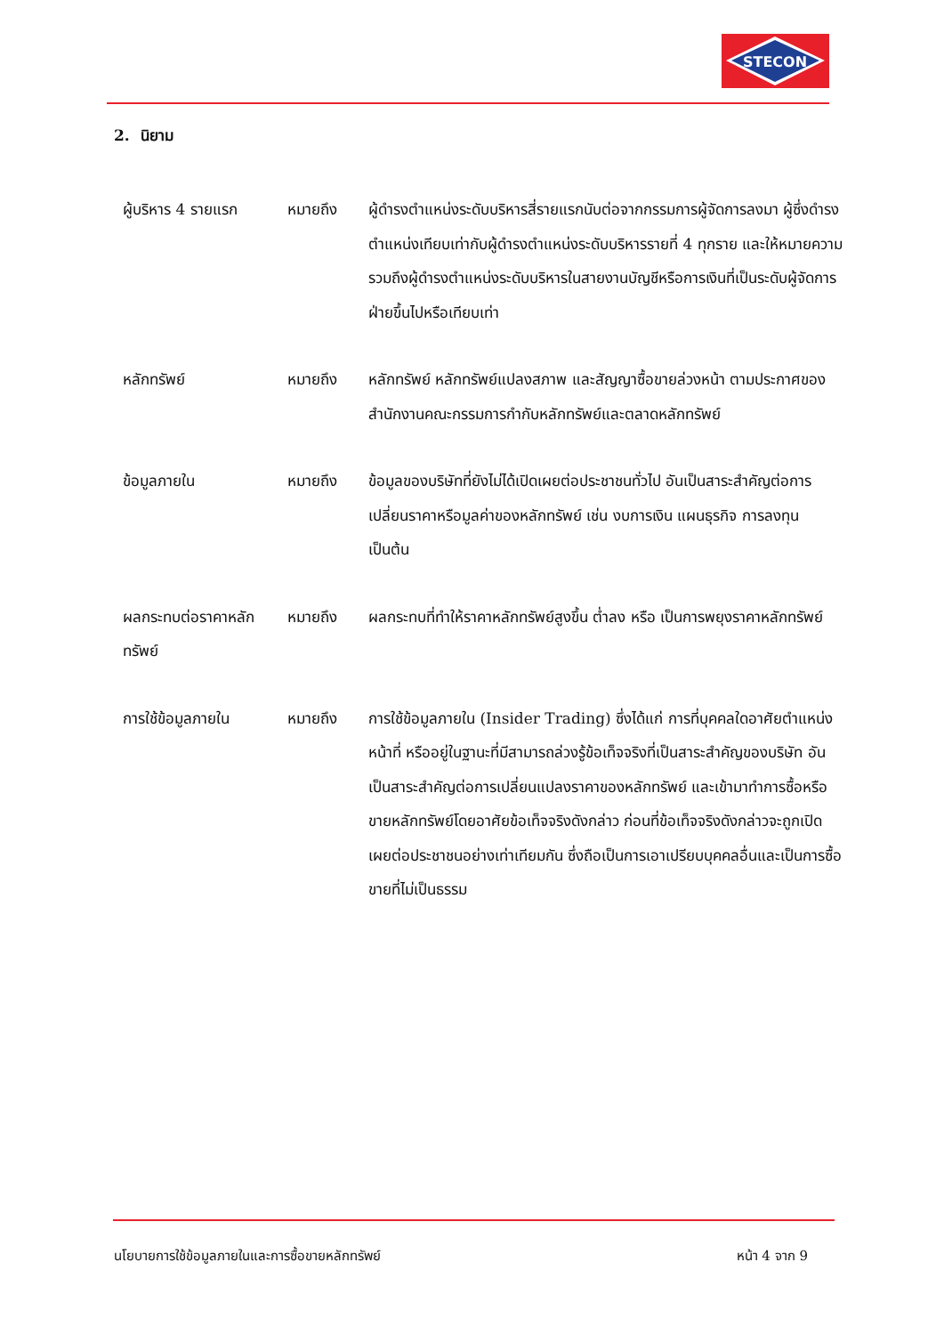STECON
2. นิยาม
ผู้บริหาร 4 รายแรก หมายถึง ผู้ดำรงตำแหน่งระดับบริหารสี่รายแรกนับต่อจากกรรมการผู้จัดการลงมา ผู้ซึ่งดำรงตำแหน่งเทียบเท่ากับผู้ดำรงตำแหน่งระดับบริหารรายที่ 4 ทุกราย และให้หมายความรวมถึงผู้ดำรงตำแหน่งระดับบริหารในสายงานบัญชีหรือการเงินที่เป็นระดับผู้จัดการฝ่ายขึ้นไปหรือเทียบเท่า
หลักทรัพย์ หมายถึง หลักทรัพย์ หลักทรัพย์แปลงสภาพ และสัญญาซื้อขายล่วงหน้า ตามประกาศของสำนักงานคณะกรรมการกำกับหลักทรัพย์และตลาดหลักทรัพย์
ข้อมูลภายใน หมายถึง ข้อมูลของบริษัทที่ยังไม่ได้เปิดเผยต่อประชาชนทั่วไป อันเป็นสาระสำคัญต่อการเปลี่ยนราคาหรือมูลค่าของหลักทรัพย์ เช่น งบการเงิน แผนธุรกิจ การลงทุน เป็นต้น
ผลกระทบต่อราคาหลักทรัพย์
หมายถึง ผลกระทบที่ทำให้ราคาหลักทรัพย์สูงขึ้น ต่ำลง หรือ เป็นการพยุงราคาหลักทรัพย์
การใช้ข้อมูลภายใน หมายถึง การใช้ข้อมูลภายใน (Insider Trading) ซึ่งได้แก่ การที่บุคคลใดอาศัยตำแหน่งหน้าที่ หรืออยู่ในฐานะที่มีสามารถล่วงรู้ข้อเท็จจริงที่เป็นสาระสำคัญของบริษัท อันเป็นสาระสำคัญต่อการเปลี่ยนแปลงราคาของหลักทรัพย์ และเข้ามาทำการซื้อหรือขายหลักทรัพย์โดยอาศัยข้อเท็จจริงดังกล่าว ก่อนที่ข้อเท็จจริงดังกล่าวจะถูกเปิดเผยต่อประชาชนอย่างเท่าเทียมกัน ซึ่งถือเป็นการเอาเปรียบบุคคลอื่นและเป็นการซื้อขายที่ไม่เป็นธรรม
นโยบายการใช้ข้อมูลภายในและการซื้อขายหลักทรัพย์ หน้า 4 จาก 9